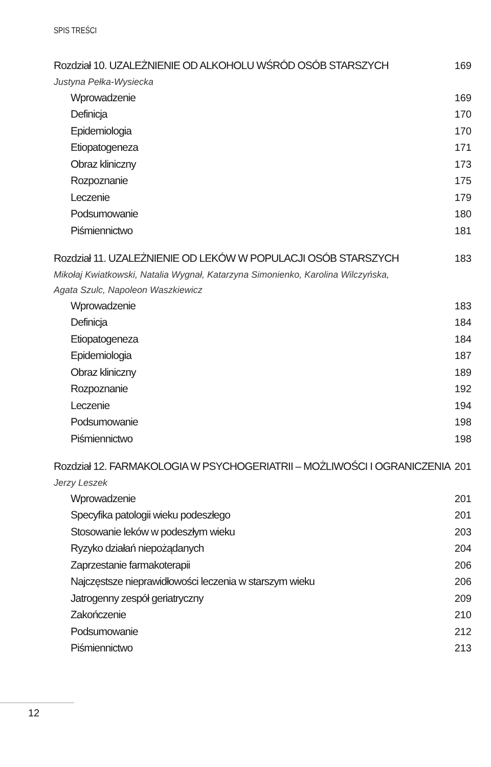SPIS TREŚCI
Rozdział 10. UZALEŻNIENIE OD ALKOHOLU WŚRÓD OSÓB STARSZYCH 169
Justyna Pełka-Wysiecka
Wprowadzenie 169
Definicja 170
Epidemiologia 170
Etiopatogeneza 171
Obraz kliniczny 173
Rozpoznanie 175
Leczenie 179
Podsumowanie 180
Piśmiennictwo 181
Rozdział 11. UZALEŻNIENIE OD LEKÓW W POPULACJI OSÓB STARSZYCH 183
Mikołaj Kwiatkowski, Natalia Wygnał, Katarzyna Simonienko, Karolina Wilczyńska,
Agata Szulc, Napoleon Waszkiewicz
Wprowadzenie 183
Definicja 184
Etiopatogeneza 184
Epidemiologia 187
Obraz kliniczny 189
Rozpoznanie 192
Leczenie 194
Podsumowanie 198
Piśmiennictwo 198
Rozdział 12. FARMAKOLOGIA W PSYCHOGERIATRII – MOŻLIWOŚCI I OGRANICZENIA 201
Jerzy Leszek
Wprowadzenie 201
Specyfika patologii wieku podeszłego 201
Stosowanie leków w podeszłym wieku 203
Ryzyko działań niepożądanych 204
Zaprzestanie farmakoterapii 206
Najczęstsze nieprawidłowości leczenia w starszym wieku 206
Jatrogenny zespół geriatryczny 209
Zakończenie 210
Podsumowanie 212
Piśmiennictwo 213
12